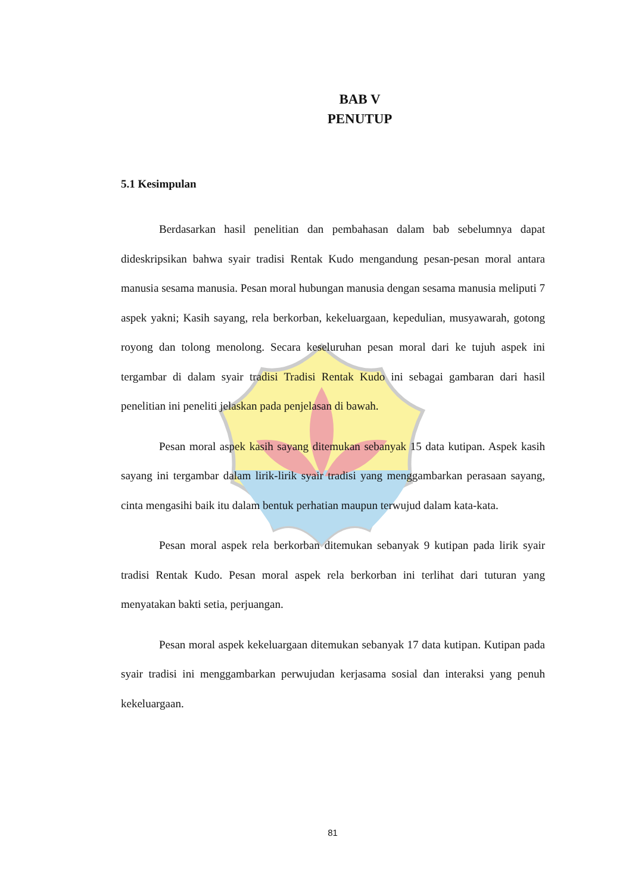BAB V
PENUTUP
5.1 Kesimpulan
Berdasarkan hasil penelitian dan pembahasan dalam bab sebelumnya dapat dideskripsikan bahwa syair tradisi Rentak Kudo mengandung pesan-pesan moral antara manusia sesama manusia. Pesan moral hubungan manusia dengan sesama manusia meliputi 7 aspek yakni; Kasih sayang, rela berkorban, kekeluargaan, kepedulian, musyawarah, gotong royong dan tolong menolong. Secara keseluruhan pesan moral dari ke tujuh aspek ini tergambar di dalam syair tradisi Tradisi Rentak Kudo ini sebagai gambaran dari hasil penelitian ini peneliti jelaskan pada penjelasan di bawah.
Pesan moral aspek kasih sayang ditemukan sebanyak 15 data kutipan. Aspek kasih sayang ini tergambar dalam lirik-lirik syair tradisi yang menggambarkan perasaan sayang, cinta mengasihi baik itu dalam bentuk perhatian maupun terwujud dalam kata-kata.
Pesan moral aspek rela berkorban ditemukan sebanyak 9 kutipan pada lirik syair tradisi Rentak Kudo. Pesan moral aspek rela berkorban ini terlihat dari tuturan yang menyatakan bakti setia, perjuangan.
Pesan moral aspek kekeluargaan ditemukan sebanyak 17 data kutipan. Kutipan pada syair tradisi ini menggambarkan perwujudan kerjasama sosial dan interaksi yang penuh kekeluargaan.
81